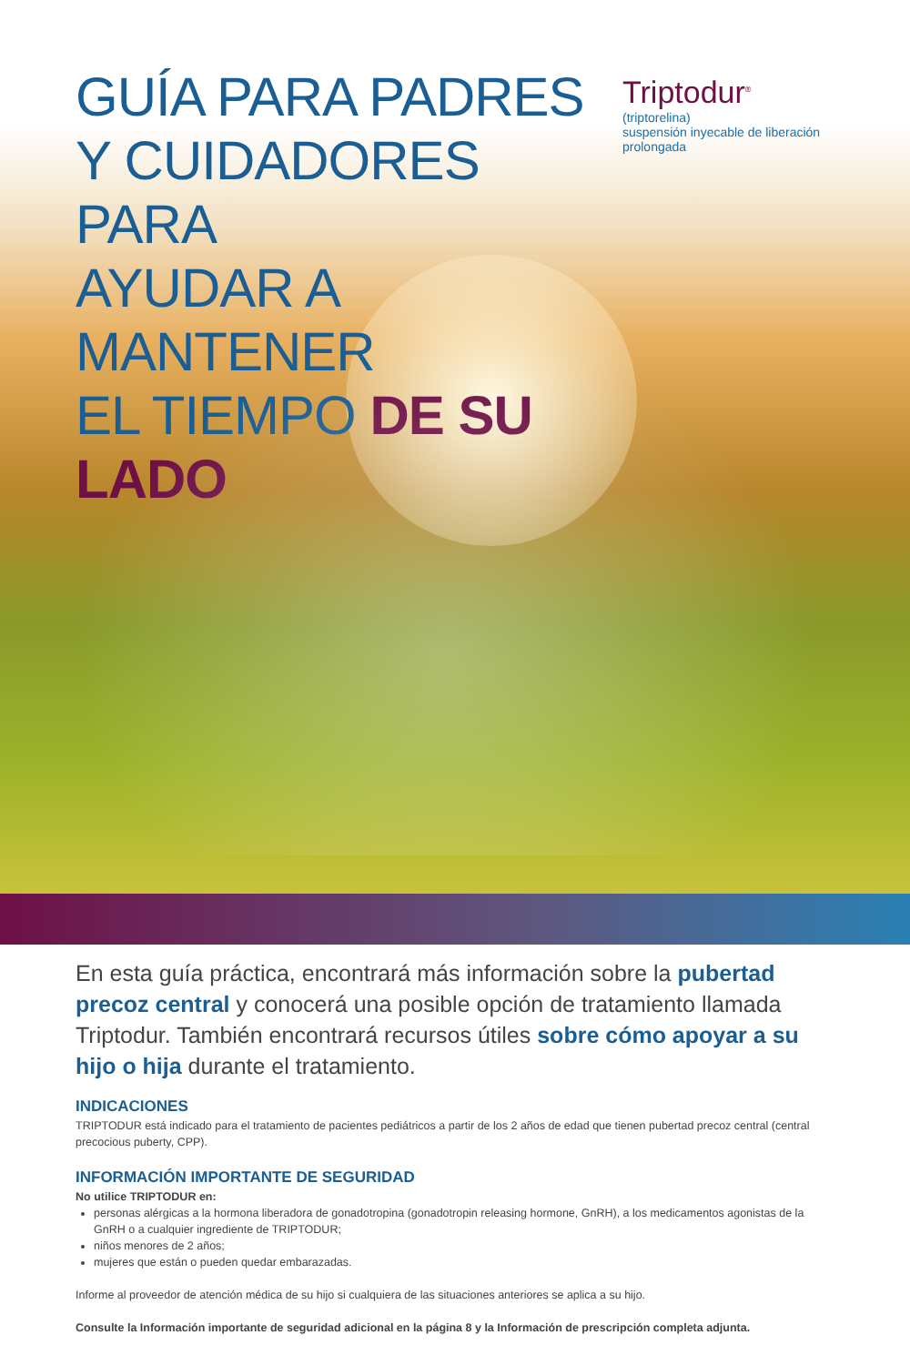GUÍA PARA PADRES
Y CUIDADORES PARA
AYUDAR A MANTENER
EL TIEMPO DE SU LADO
Triptodur<sup>®</sup>
(triptorelina)
suspensión inyecable de liberación prolongada
En esta guía práctica, encontrará más información sobre la pubertad precoz central y conocerá una posible opción de tratamiento llamada Triptodur. También encontrará recursos útiles sobre cómo apoyar a su hijo o hija durante el tratamiento.
INDICACIONES
TRIPTODUR está indicado para el tratamiento de pacientes pediátricos a partir de los 2 años de edad que tienen pubertad precoz central (central precocious puberty, CPP).
INFORMACIÓN IMPORTANTE DE SEGURIDAD
No utilice TRIPTODUR en:
personas alérgicas a la hormona liberadora de gonadotropina (gonadotropin releasing hormone, GnRH), a los medicamentos agonistas de la GnRH o a cualquier ingrediente de TRIPTODUR;
niños menores de 2 años;
mujeres que están o pueden quedar embarazadas.
Informe al proveedor de atención médica de su hijo si cualquiera de las situaciones anteriores se aplica a su hijo.
Consulte la Información importante de seguridad adicional en la página 8 y la Información de prescripción completa adjunta.